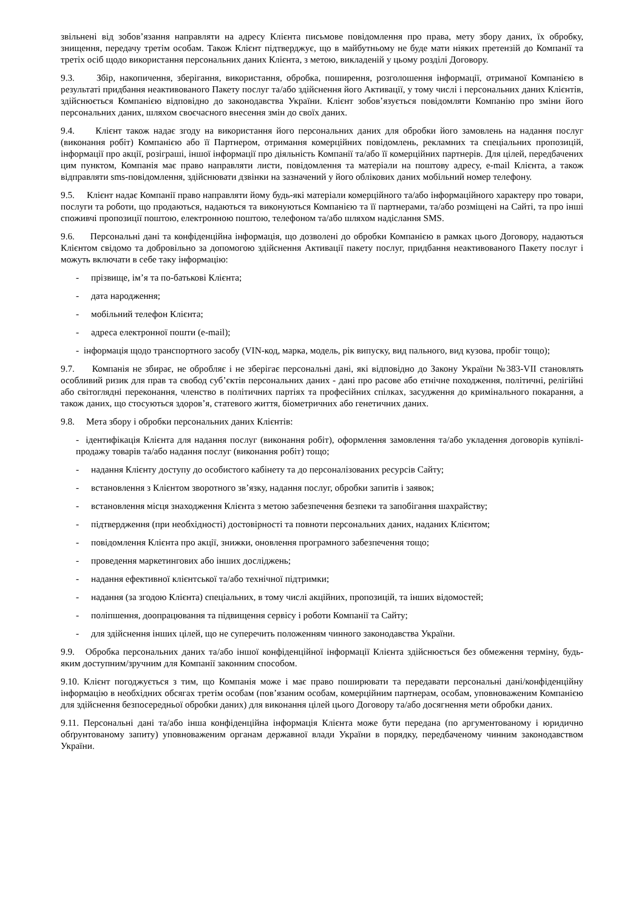звільнені від зобов’язання направляти на адресу Клієнта письмове повідомлення про права, мету збору даних, їх обробку, знищення, передачу третім особам. Також Клієнт підтверджує, що в майбутньому не буде мати ніяких претензій до Компанії та третіх осіб щодо використання персональних даних Клієнта, з метою, викладеній у цьому розділі Договору.
9.3. Збір, накопичення, зберігання, використання, обробка, поширення, розголошення інформації, отриманої Компанією в результаті придбання неактивованого Пакету послуг та/або здійснення його Активації, у тому числі і персональних даних Клієнтів, здійснюється Компанією відповідно до законодавства України. Клієнт зобов’язується повідомляти Компанію про зміни його персональних даних, шляхом своєчасного внесення змін до своїх даних.
9.4. Клієнт також надає згоду на використання його персональних даних для обробки його замовлень на надання послуг (виконання робіт) Компанією або її Партнером, отримання комерційних повідомлень, рекламних та спеціальних пропозицій, інформації про акції, розіграші, іншої інформації про діяльність Компанії та/або її комерційних партнерів. Для цілей, передбачених цим пунктом, Компанія має право направляти листи, повідомлення та матеріали на поштову адресу, e-mail Клієнта, а також відправляти sms-повідомлення, здійснювати дзвінки на зазначений у його облікових даних мобільний номер телефону.
9.5. Клієнт надає Компанії право направляти йому будь-які матеріали комерційного та/або інформаційного характеру про товари, послуги та роботи, що продаються, надаються та виконуються Компанією та її партнерами, та/або розміщені на Сайті, та про інші споживчі пропозиції поштою, електронною поштою, телефоном та/або шляхом надіслання SMS.
9.6. Персональні дані та конфіденційна інформація, що дозволені до обробки Компанією в рамках цього Договору, надаються Клієнтом свідомо та добровільно за допомогою здійснення Активації пакету послуг, придбання неактивованого Пакету послуг і можуть включати в себе таку інформацію:
- прізвище, ім’я та по-батькові Клієнта;
- дата народження;
- мобільний телефон Клієнта;
- адреса електронної пошти (e-mail);
- інформація щодо транспортного засобу (VIN-код, марка, модель, рік випуску, вид пального, вид кузова, пробіг тощо);
9.7. Компанія не збирає, не обробляє і не зберігає персональні дані, які відповідно до Закону України №383-VII становлять особливий ризик для прав та свобод суб’єктів персональних даних - дані про расове або етнічне походження, політичні, релігійні або світоглядні переконання, членство в політичних партіях та професійних спілках, засудження до кримінального покарання, а також даних, що стосуються здоров’я, статевого життя, біометричних або генетичних даних.
9.8. Мета збору і обробки персональних даних Клієнтів:
- ідентифікація Клієнта для надання послуг (виконання робіт), оформлення замовлення та/або укладення договорів купівлі-продажу товарів та/або надання послуг (виконання робіт) тощо;
- надання Клієнту доступу до особистого кабінету та до персоналізованих ресурсів Сайту;
- встановлення з Клієнтом зворотного зв’язку, надання послуг, обробки запитів і заявок;
- встановлення місця знаходження Клієнта з метою забезпечення безпеки та запобігання шахрайству;
- підтвердження (при необхідності) достовірності та повноти персональних даних, наданих Клієнтом;
- повідомлення Клієнта про акції, знижки, оновлення програмного забезпечення тощо;
- проведення маркетингових або інших досліджень;
- надання ефективної клієнтської та/або технічної підтримки;
- надання (за згодою Клієнта) спеціальних, в тому числі акційних, пропозицій, та інших відомостей;
- поліпшення, доопрацювання та підвищення сервісу і роботи Компанії та Сайту;
- для здійснення інших цілей, що не суперечить положенням чинного законодавства України.
9.9. Обробка персональних даних та/або іншої конфіденційної інформації Клієнта здійснюється без обмеження терміну, будь-яким доступним/зручним для Компанії законним способом.
9.10. Клієнт погоджується з тим, що Компанія може і має право поширювати та передавати персональні дані/конфіденційну інформацію в необхідних обсягах третім особам (пов’язаним особам, комерційним партнерам, особам, уповноваженим Компанією для здійснення безпосередньої обробки даних) для виконання цілей цього Договору та/або досягнення мети обробки даних.
9.11. Персональні дані та/або інша конфіденційна інформація Клієнта може бути передана (по аргументованому і юридично обґрунтованому запиту) уповноваженим органам державної влади України в порядку, передбаченому чинним законодавством України.